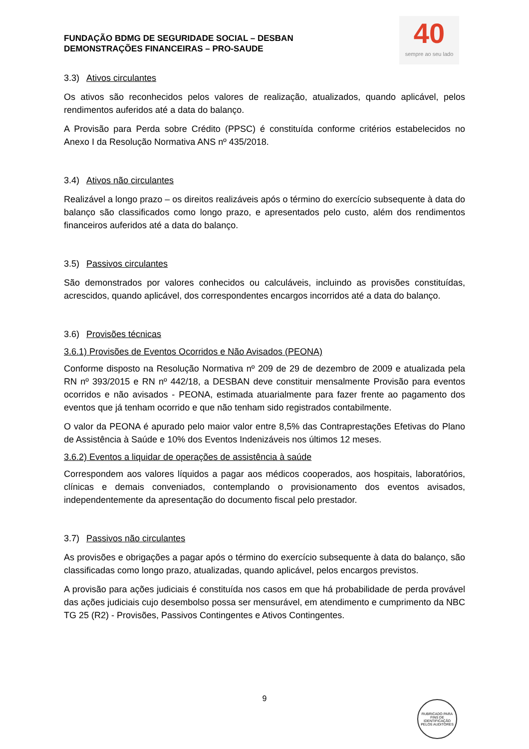40
sempre ao seu lado
FUNDAÇÃO BDMG DE SEGURIDADE SOCIAL – DESBAN
DEMONSTRAÇÕES FINANCEIRAS – PRO-SAUDE
3.3) Ativos circulantes
Os ativos são reconhecidos pelos valores de realização, atualizados, quando aplicável, pelos rendimentos auferidos até a data do balanço.
A Provisão para Perda sobre Crédito (PPSC) é constituída conforme critérios estabelecidos no Anexo I da Resolução Normativa ANS nº 435/2018.
3.4) Ativos não circulantes
Realizável a longo prazo – os direitos realizáveis após o término do exercício subsequente à data do balanço são classificados como longo prazo, e apresentados pelo custo, além dos rendimentos financeiros auferidos até a data do balanço.
3.5) Passivos circulantes
São demonstrados por valores conhecidos ou calculáveis, incluindo as provisões constituídas, acrescidos, quando aplicável, dos correspondentes encargos incorridos até a data do balanço.
3.6) Provisões técnicas
3.6.1) Provisões de Eventos Ocorridos e Não Avisados (PEONA)
Conforme disposto na Resolução Normativa nº 209 de 29 de dezembro de 2009 e atualizada pela RN nº 393/2015 e RN nº 442/18, a DESBAN deve constituir mensalmente Provisão para eventos ocorridos e não avisados - PEONA, estimada atuarialmente para fazer frente ao pagamento dos eventos que já tenham ocorrido e que não tenham sido registrados contabilmente.
O valor da PEONA é apurado pelo maior valor entre 8,5% das Contraprestações Efetivas do Plano de Assistência à Saúde e 10% dos Eventos Indenizáveis nos últimos 12 meses.
3.6.2) Eventos a liquidar de operações de assistência à saúde
Correspondem aos valores líquidos a pagar aos médicos cooperados, aos hospitais, laboratórios, clínicas e demais conveniados, contemplando o provisionamento dos eventos avisados, independentemente da apresentação do documento fiscal pelo prestador.
3.7) Passivos não circulantes
As provisões e obrigações a pagar após o término do exercício subsequente à data do balanço, são classificadas como longo prazo, atualizadas, quando aplicável, pelos encargos previstos.
A provisão para ações judiciais é constituída nos casos em que há probabilidade de perda provável das ações judiciais cujo desembolso possa ser mensurável, em atendimento e cumprimento da NBC TG 25 (R2) - Provisões, Passivos Contingentes e Ativos Contingentes.
9
RUBRICADO PARA FINS DE IDENTIFICAÇÃO
PELOS AUDITORES